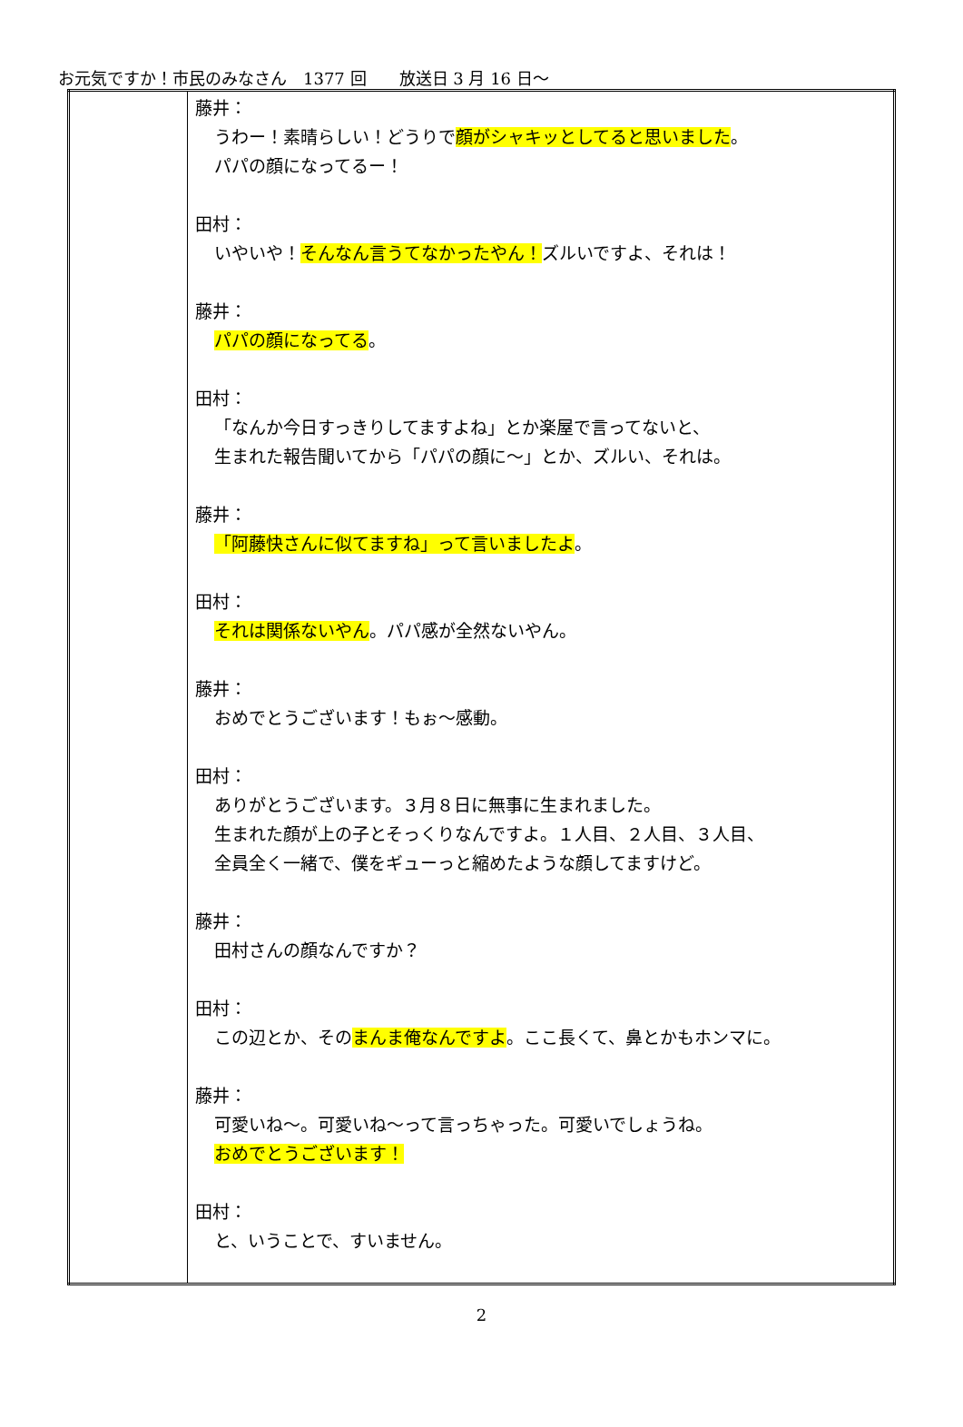お元気ですか！市民のみなさん　1377 回　　放送日 3 月 16 日～
| | 藤井： うわー！素晴らしい！どうりで 顔がシャキッとしてると思いました 。 パパの顔になってるー！ 田村： いやいや！ そんなん言うてなかったやん！ ズルいですよ、それは！ 藤井： パパの顔になってる 。 田村： 「なんか今日すっきりしてますよね」とか楽屋で言ってないと、 生まれた報告聞いてから「パパの顔に～」とか、ズルい、それは。 藤井： 「阿藤快さんに似てますね」って言いましたよ 。 田村： それは関係ないやん 。パパ感が全然ないやん。 藤井： おめでとうございます！もぉ～感動。 田村： ありがとうございます。３月８日に無事に生まれました。 生まれた顔が上の子とそっくりなんですよ。１人目、２人目、３人目、 全員全く一緒で、僕をギューっと縮めたような顔してますけど。 藤井： 田村さんの顔なんですか？ 田村： この辺とか、その まんま俺なんですよ 。ここ長くて、鼻とかもホンマに。 藤井： 可愛いね～。可愛いね～って言っちゃった。可愛いでしょうね。 おめでとうございます！ 田村： と、いうことで、すいません。 |
2